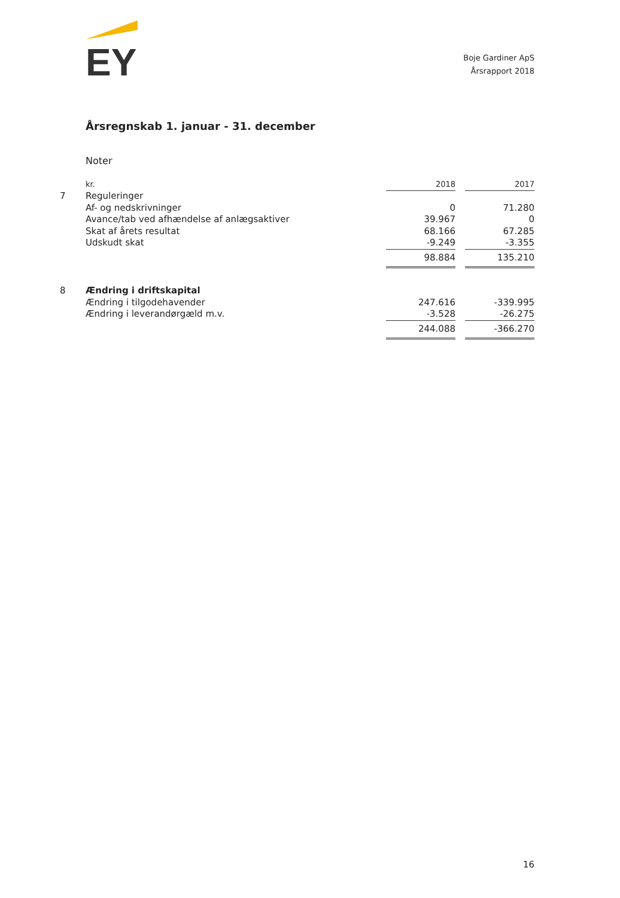EY
Boje Gardiner ApS
Årsrapport 2018
Årsregnskab 1. januar - 31. december
Noter
| | kr. | 2018 | | 2017 |
| 7 | Reguleringer | | | |
| | Af- og nedskrivninger | 0 | | 71.280 |
| | Avance/tab ved afhændelse af anlægsaktiver | 39.967 | | 0 |
| | Skat af årets resultat | 68.166 | | 67.285 |
| | Udskudt skat | -9.249 | | -3.355 |
| | | 98.884 | | 135.210 |
| 8 | Ændring i driftskapital | | | |
| | Ændring i tilgodehavender | 247.616 | | -339.995 |
| | Ændring i leverandørgæld m.v. | -3.528 | | -26.275 |
| | | 244.088 | | -366.270 |
16